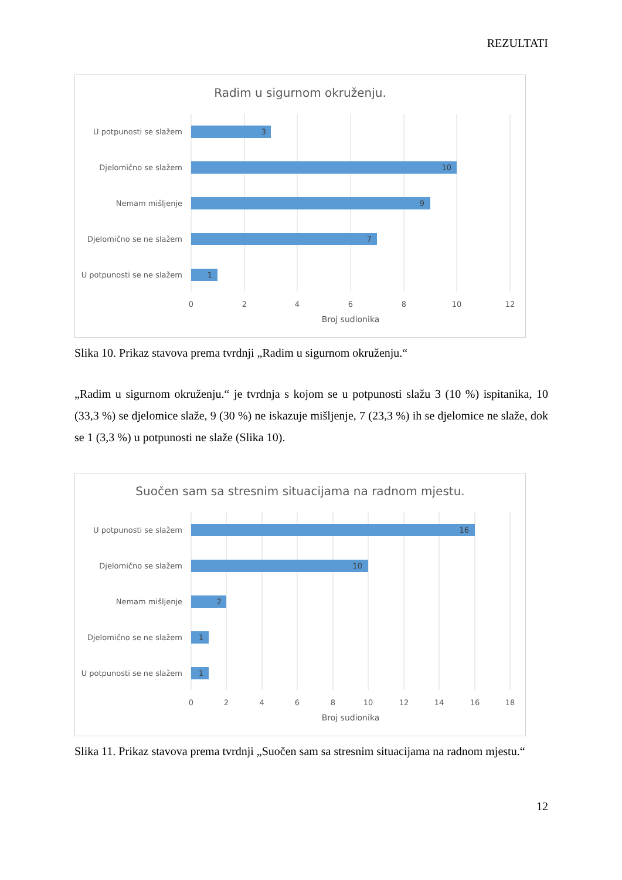REZULTATI
Radim u sigurnom okruženju.
3
10
9
7
1
U potpunosti se slažem
Djelomično se slažem
Nemam mišljenje
Djelomično se ne slažem
U potpunosti se ne slažem
0
2
4
6
8
10
12
Broj sudionika
Slika 10. Prikaz stavova prema tvrdnji „Radim u sigurnom okruženju.“
„Radim u sigurnom okruženju.“ je tvrdnja s kojom se u potpunosti slažu 3 (10 %) ispitanika, 10 (33,3 %) se djelomice slaže, 9 (30 %) ne iskazuje mišljenje, 7 (23,3 %) ih se djelomice ne slaže, dok se 1 (3,3 %) u potpunosti ne slaže (Slika 10).
Suočen sam sa stresnim situacijama na radnom mjestu.
16
10
2
1
1
U potpunosti se slažem
Djelomično se slažem
Nemam mišljenje
Djelomično se ne slažem
U potpunosti se ne slažem
0
2
4
6
8
10
12
14
16
18
Broj sudionika
Slika 11. Prikaz stavova prema tvrdnji „Suočen sam sa stresnim situacijama na radnom mjestu.“
12